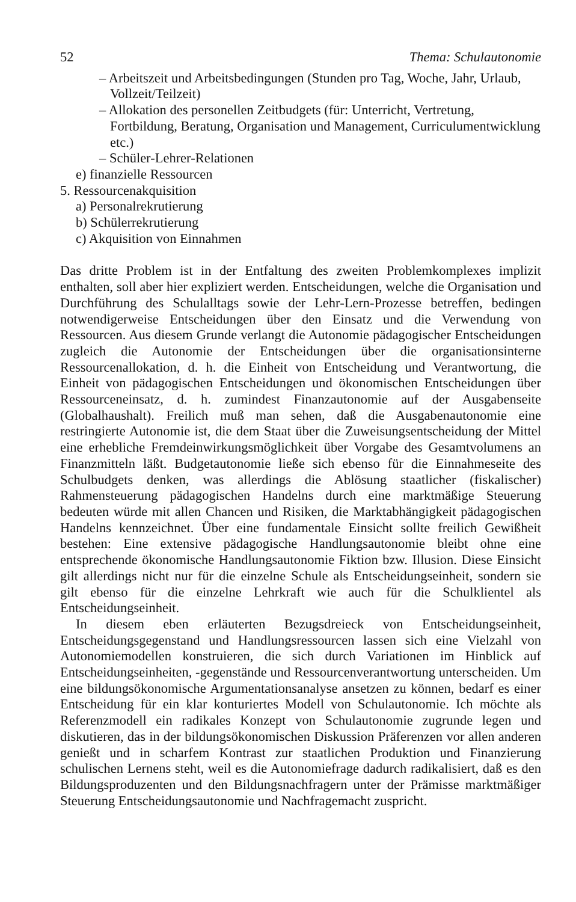52 Thema: Schulautonomie
– Arbeitszeit und Arbeitsbedingungen (Stunden pro Tag, Woche, Jahr, Urlaub, Vollzeit/Teilzeit)
– Allokation des personellen Zeitbudgets (für: Unterricht, Vertretung, Fortbildung, Beratung, Organisation und Management, Curriculumentwicklung etc.)
– Schüler-Lehrer-Relationen
e) finanzielle Ressourcen
5. Ressourcenakquisition
a) Personalrekrutierung
b) Schülerrekrutierung
c) Akquisition von Einnahmen
Das dritte Problem ist in der Entfaltung des zweiten Problemkomplexes implizit enthalten, soll aber hier expliziert werden. Entscheidungen, welche die Organisation und Durchführung des Schulalltags sowie der Lehr-Lern-Prozesse betreffen, bedingen notwendigerweise Entscheidungen über den Einsatz und die Verwendung von Ressourcen. Aus diesem Grunde verlangt die Autonomie pädagogischer Entscheidungen zugleich die Autonomie der Entscheidungen über die organisationsinterne Ressourcenallokation, d. h. die Einheit von Entscheidung und Verantwortung, die Einheit von pädagogischen Entscheidungen und ökonomischen Entscheidungen über Ressourceneinsatz, d. h. zumindest Finanzautonomie auf der Ausgabenseite (Globalhaushalt). Freilich muß man sehen, daß die Ausgabenautonomie eine restringierte Autonomie ist, die dem Staat über die Zuweisungsentscheidung der Mittel eine erhebliche Fremdeinwirkungsmöglichkeit über Vorgabe des Gesamtvolumens an Finanzmitteln läßt. Budgetautonomie ließe sich ebenso für die Einnahmeseite des Schulbudgets denken, was allerdings die Ablösung staatlicher (fiskalischer) Rahmensteuerung pädagogischen Handelns durch eine marktmäßige Steuerung bedeuten würde mit allen Chancen und Risiken, die Marktabhängigkeit pädagogischen Handelns kennzeichnet. Über eine fundamentale Einsicht sollte freilich Gewißheit bestehen: Eine extensive pädagogische Handlungsautonomie bleibt ohne eine entsprechende ökonomische Handlungsautonomie Fiktion bzw. Illusion. Diese Einsicht gilt allerdings nicht nur für die einzelne Schule als Entscheidungseinheit, sondern sie gilt ebenso für die einzelne Lehrkraft wie auch für die Schulklientel als Entscheidungseinheit.
In diesem eben erläuterten Bezugsdreieck von Entscheidungseinheit, Entscheidungsgegenstand und Handlungsressourcen lassen sich eine Vielzahl von Autonomiemodellen konstruieren, die sich durch Variationen im Hinblick auf Entscheidungseinheiten, -gegenstände und Ressourcenverantwortung unterscheiden. Um eine bildungsökonomische Argumentationsanalyse ansetzen zu können, bedarf es einer Entscheidung für ein klar konturiertes Modell von Schulautonomie. Ich möchte als Referenzmodell ein radikales Konzept von Schulautonomie zugrunde legen und diskutieren, das in der bildungsökonomischen Diskussion Präferenzen vor allen anderen genießt und in scharfem Kontrast zur staatlichen Produktion und Finanzierung schulischen Lernens steht, weil es die Autonomiefrage dadurch radikalisiert, daß es den Bildungsproduzenten und den Bildungsnachfragern unter der Prämisse marktmäßiger Steuerung Entscheidungsautonomie und Nachfragemacht zuspricht.